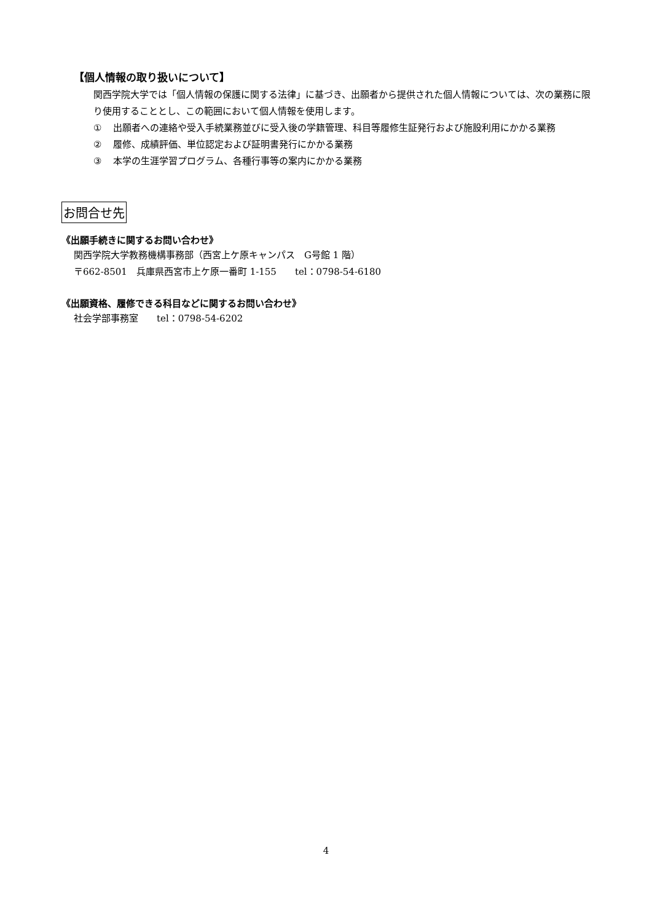【個人情報の取り扱いについて】
関西学院大学では「個人情報の保護に関する法律」に基づき、出願者から提供された個人情報については、次の業務に限り使用することとし、この範囲において個人情報を使用します。
① 出願者への連絡や受入手続業務並びに受入後の学籍管理、科目等履修生証発行および施設利用にかかる業務
② 履修、成績評価、単位認定および証明書発行にかかる業務
③ 本学の生涯学習プログラム、各種行事等の案内にかかる業務
お問合せ先
《出願手続きに関するお問い合わせ》
関西学院大学教務機構事務部（西宮上ケ原キャンパス　G号館 1 階）
〒662-8501　兵庫県西宮市上ケ原一番町 1-155　　tel：0798-54-6180
《出願資格、履修できる科目などに関するお問い合わせ》
社会学部事務室　　tel：0798-54-6202
4